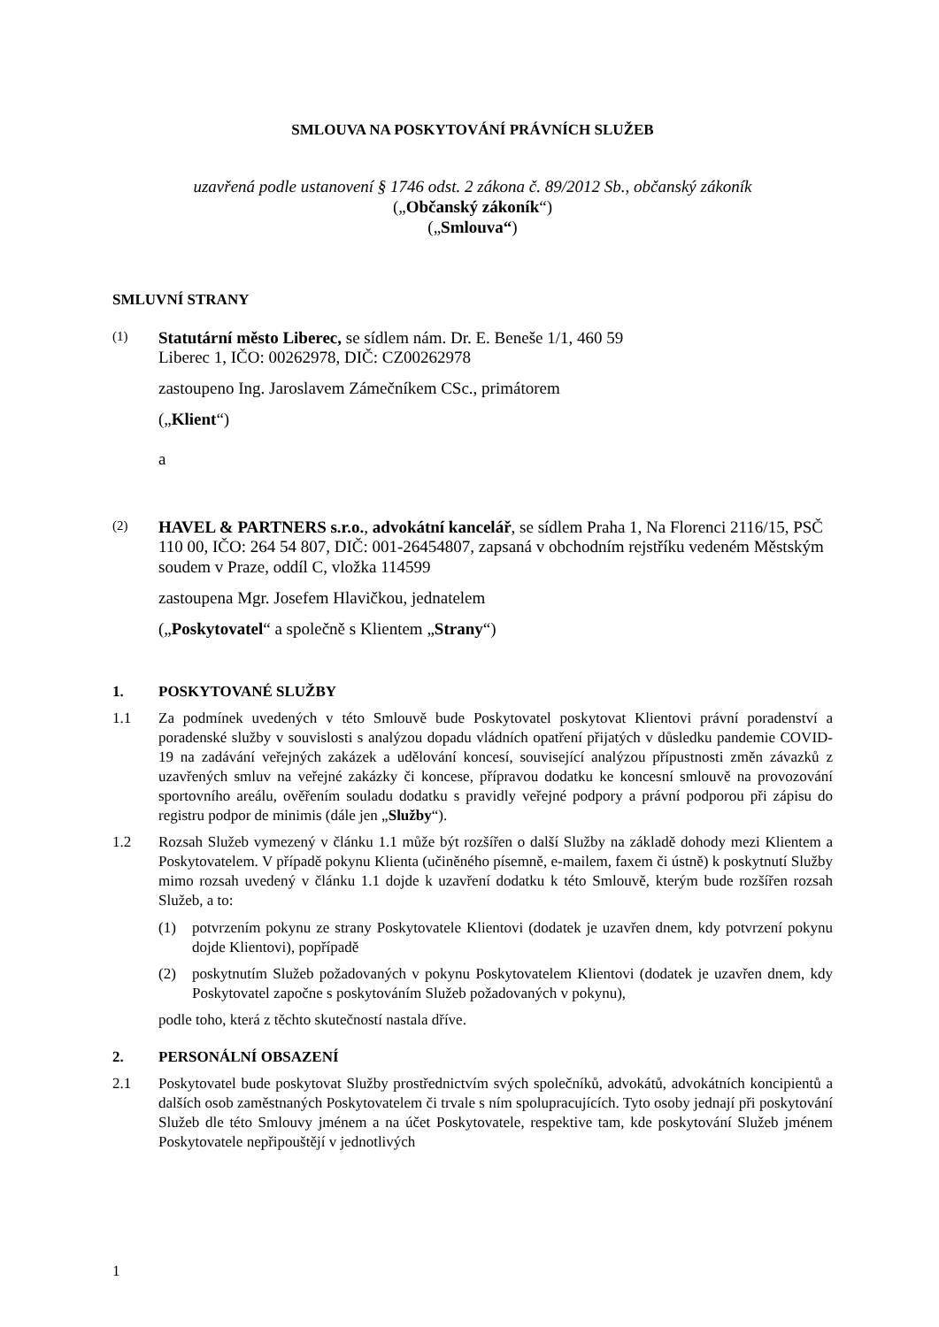SMLOUVA NA POSKYTOVÁNÍ PRÁVNÍCH SLUŽEB
uzavřená podle ustanovení § 1746 odst. 2 zákona č. 89/2012 Sb., občanský zákoník
(„Občanský zákoník“)
(„Smlouva“)
SMLUVNÍ STRANY
(1)
Statutární město Liberec, se sídlem nám. Dr. E. Beneše 1/1, 460 59
Liberec 1, IČO: 00262978, DIČ: CZ00262978
zastoupeno Ing. Jaroslavem Zámečníkem CSc., primátorem
(„Klient“)
a
(2)
HAVEL & PARTNERS s.r.o., advokátní kancelář, se sídlem Praha 1, Na Florenci 2116/15, PSČ 110 00, IČO: 264 54 807, DIČ: 001-26454807, zapsaná v obchodním rejstříku vedeném Městským soudem v Praze, oddíl C, vložka 114599
zastoupena Mgr. Josefem Hlavičkou, jednatelem
(„Poskytovatel“ a společně s Klientem „Strany“)
1. POSKYTOVANÉ SLUŽBY
1.1 Za podmínek uvedených v této Smlouvě bude Poskytovatel poskytovat Klientovi právní poradenství a poradenské služby v souvislosti s analýzou dopadu vládních opatření přijatých v důsledku pandemie COVID-19 na zadávání veřejných zakázek a udělování koncesí, související analýzou přípustnosti změn závazků z uzavřených smluv na veřejné zakázky či koncese, přípravou dodatku ke koncesní smlouvě na provozování sportovního areálu, ověřením souladu dodatku s pravidly veřejné podpory a právní podporou při zápisu do registru podpor de minimis (dále jen „Služby“).
1.2 Rozsah Služeb vymezený v článku 1.1 může být rozšířen o další Služby na základě dohody mezi Klientem a Poskytovatelem. V případě pokynu Klienta (učiněného písemně, e-mailem, faxem či ústně) k poskytnutí Služby mimo rozsah uvedený v článku 1.1 dojde k uzavření dodatku k této Smlouvě, kterým bude rozšířen rozsah Služeb, a to:
(1) potvrzením pokynu ze strany Poskytovatele Klientovi (dodatek je uzavřen dnem, kdy potvrzení pokynu dojde Klientovi), popřípadě
(2) poskytnutím Služeb požadovaných v pokynu Poskytovatelem Klientovi (dodatek je uzavřen dnem, kdy Poskytovatel započne s poskytováním Služeb požadovaných v pokynu),
podle toho, která z těchto skutečností nastala dříve.
2. PERSONÁLNÍ OBSAZENÍ
2.1 Poskytovatel bude poskytovat Služby prostřednictvím svých společníků, advokátů, advokátních koncipientů a dalších osob zaměstnaných Poskytovatelem či trvale s ním spolupracujících. Tyto osoby jednají při poskytování Služeb dle této Smlouvy jménem a na účet Poskytovatele, respektive tam, kde poskytování Služeb jménem Poskytovatele nepřipouštějí v jednotlivých
1